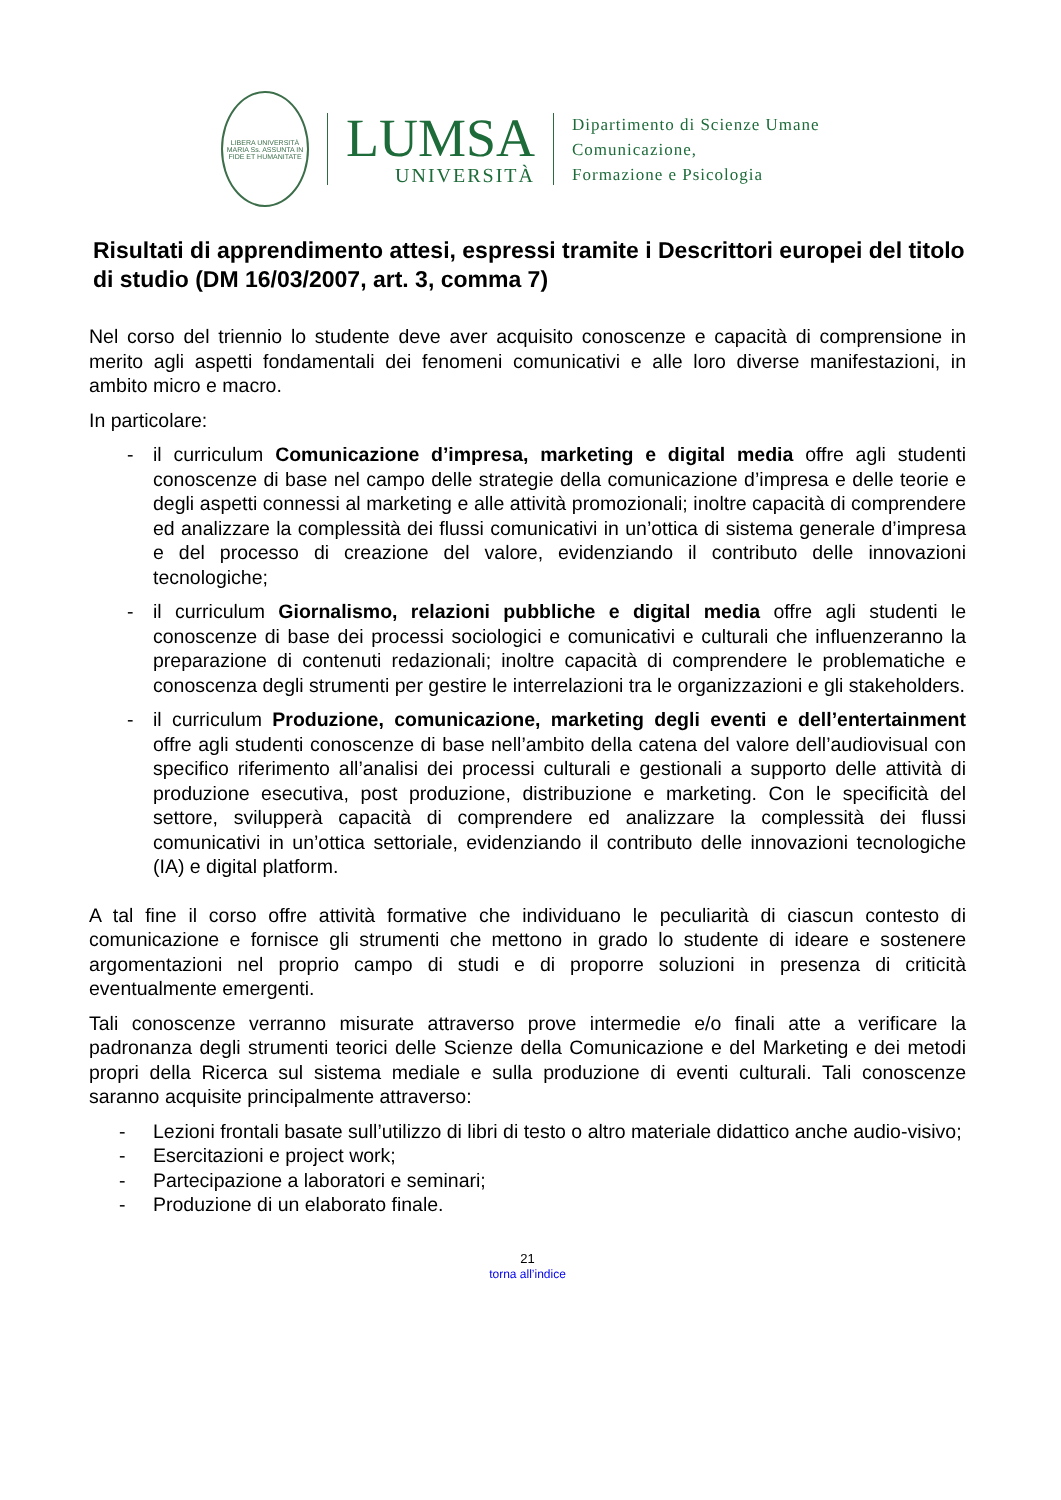LIBERA UNIVERSITÀ MARIA Ss. ASSUNTA IN FIDE ET HUMANITATE
LUMSA
UNIVERSITÀ
Dipartimento di Scienze Umane
Comunicazione,
Formazione e Psicologia
Risultati di apprendimento attesi, espressi tramite i Descrittori europei del titolo di studio (DM 16/03/2007, art. 3, comma 7)
Nel corso del triennio lo studente deve aver acquisito conoscenze e capacità di comprensione in merito agli aspetti fondamentali dei fenomeni comunicativi e alle loro diverse manifestazioni, in ambito micro e macro.
In particolare:
- il curriculum Comunicazione d’impresa, marketing e digital media offre agli studenti conoscenze di base nel campo delle strategie della comunicazione d’impresa e delle teorie e degli aspetti connessi al marketing e alle attività promozionali; inoltre capacità di comprendere ed analizzare la complessità dei flussi comunicativi in un’ottica di sistema generale d’impresa e del processo di creazione del valore, evidenziando il contributo delle innovazioni tecnologiche;
- il curriculum Giornalismo, relazioni pubbliche e digital media offre agli studenti le conoscenze di base dei processi sociologici e comunicativi e culturali che influenzeranno la preparazione di contenuti redazionali; inoltre capacità di comprendere le problematiche e conoscenza degli strumenti per gestire le interrelazioni tra le organizzazioni e gli stakeholders.
- il curriculum Produzione, comunicazione, marketing degli eventi e dell’entertainment offre agli studenti conoscenze di base nell’ambito della catena del valore dell’audiovisual con specifico riferimento all’analisi dei processi culturali e gestionali a supporto delle attività di produzione esecutiva, post produzione, distribuzione e marketing. Con le specificità del settore, svilupperà capacità di comprendere ed analizzare la complessità dei flussi comunicativi in un’ottica settoriale, evidenziando il contributo delle innovazioni tecnologiche (IA) e digital platform.
A tal fine il corso offre attività formative che individuano le peculiarità di ciascun contesto di comunicazione e fornisce gli strumenti che mettono in grado lo studente di ideare e sostenere argomentazioni nel proprio campo di studi e di proporre soluzioni in presenza di criticità eventualmente emergenti.
Tali conoscenze verranno misurate attraverso prove intermedie e/o finali atte a verificare la padronanza degli strumenti teorici delle Scienze della Comunicazione e del Marketing e dei metodi propri della Ricerca sul sistema mediale e sulla produzione di eventi culturali. Tali conoscenze saranno acquisite principalmente attraverso:
- Lezioni frontali basate sull’utilizzo di libri di testo o altro materiale didattico anche audio-visivo;
- Esercitazioni e project work;
- Partecipazione a laboratori e seminari;
- Produzione di un elaborato finale.
21
torna all’indice